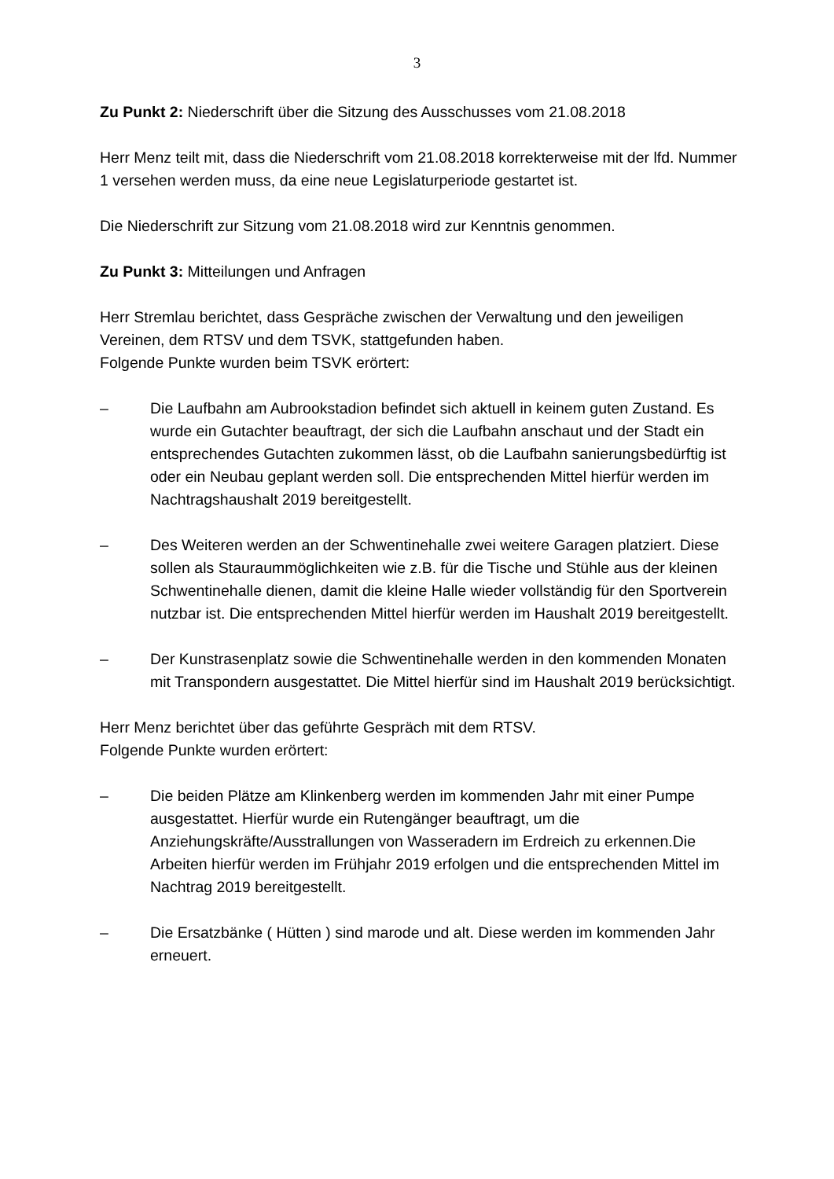3
Zu Punkt 2: Niederschrift über die Sitzung des Ausschusses vom 21.08.2018
Herr Menz teilt mit, dass die Niederschrift vom 21.08.2018 korrekterweise mit der lfd. Nummer 1 versehen werden muss, da eine neue Legislaturperiode gestartet ist.
Die Niederschrift zur Sitzung vom 21.08.2018 wird zur Kenntnis genommen.
Zu Punkt 3: Mitteilungen und Anfragen
Herr Stremlau berichtet, dass Gespräche zwischen der Verwaltung und den jeweiligen Vereinen, dem RTSV und dem TSVK, stattgefunden haben.
Folgende Punkte wurden beim TSVK erörtert:
– Die Laufbahn am Aubrookstadion befindet sich aktuell in keinem guten Zustand. Es wurde ein Gutachter beauftragt, der sich die Laufbahn anschaut und der Stadt ein entsprechendes Gutachten zukommen lässt, ob die Laufbahn sanierungsbedürftig ist oder ein Neubau geplant werden soll. Die entsprechenden Mittel hierfür werden im Nachtragshaushalt 2019 bereitgestellt.
– Des Weiteren werden an der Schwentinehalle zwei weitere Garagen platziert. Diese sollen als Stauraummöglichkeiten wie z.B. für die Tische und Stühle aus der kleinen Schwentinehalle dienen, damit die kleine Halle wieder vollständig für den Sportverein nutzbar ist. Die entsprechenden Mittel hierfür werden im Haushalt 2019 bereitgestellt.
– Der Kunstrasenplatz sowie die Schwentinehalle werden in den kommenden Monaten mit Transpondern ausgestattet. Die Mittel hierfür sind im Haushalt 2019 berücksichtigt.
Herr Menz berichtet über das geführte Gespräch mit dem RTSV.
Folgende Punkte wurden erörtert:
– Die beiden Plätze am Klinkenberg werden im kommenden Jahr mit einer Pumpe ausgestattet. Hierfür wurde ein Rutengänger beauftragt, um die Anziehungskräfte/Ausstrallungen von Wasseradern im Erdreich zu erkennen.Die Arbeiten hierfür werden im Frühjahr 2019 erfolgen und die entsprechenden Mittel im Nachtrag 2019 bereitgestellt.
– Die Ersatzbänke ( Hütten ) sind marode und alt. Diese werden im kommenden Jahr erneuert.